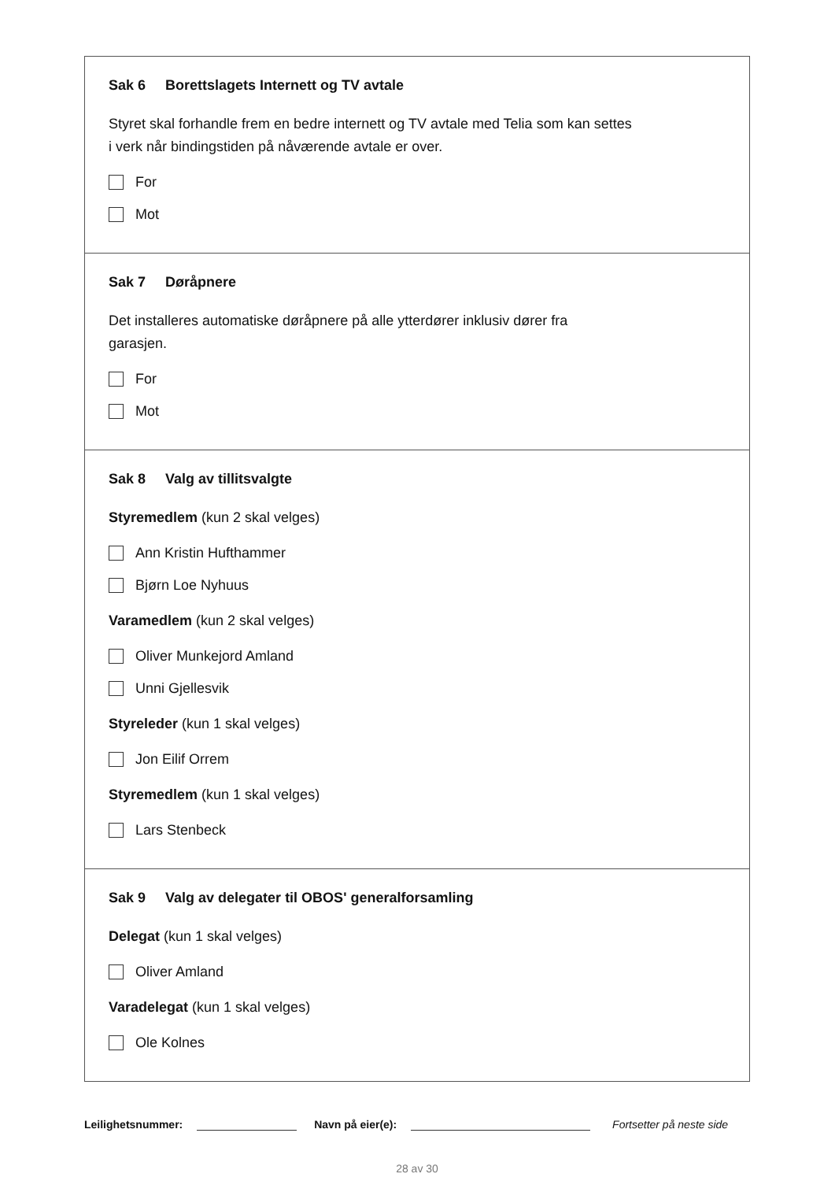Sak 6 Borettslagets Internett og TV avtale
Styret skal forhandle frem en bedre internett og TV avtale med Telia som kan settes
i verk når bindingstiden på nåværende avtale er over.
For
Mot
Sak 7 Døråpnere
Det installeres automatiske døråpnere på alle ytterdører inklusiv dører fra
garasjen.
For
Mot
Sak 8 Valg av tillitsvalgte
Styremedlem (kun 2 skal velges)
Ann Kristin Hufthammer
Bjørn Loe Nyhuus
Varamedlem (kun 2 skal velges)
Oliver Munkejord Amland
Unni Gjellesvik
Styreleder (kun 1 skal velges)
Jon Eilif Orrem
Styremedlem (kun 1 skal velges)
Lars Stenbeck
Sak 9 Valg av delegater til OBOS' generalforsamling
Delegat (kun 1 skal velges)
Oliver Amland
Varadelegat (kun 1 skal velges)
Ole Kolnes
Leilighetsnummer: Navn på eier(e): Fortsetter på neste side
28 av 30